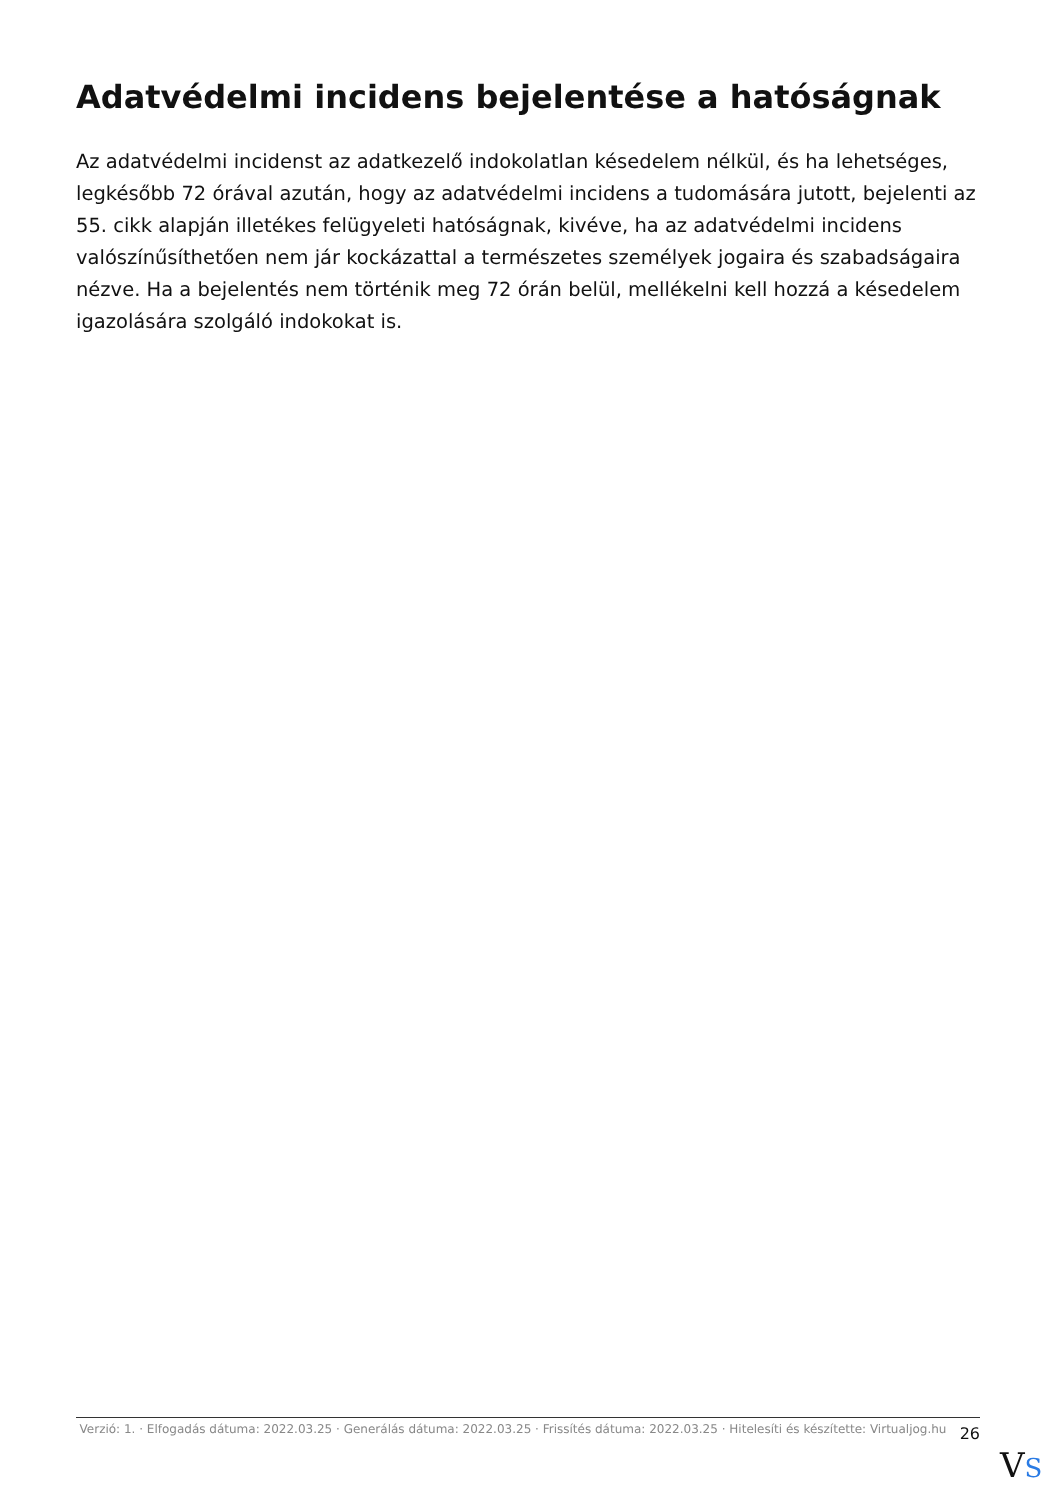Adatvédelmi incidens bejelentése a hatóságnak
Az adatvédelmi incidenst az adatkezelő indokolatlan késedelem nélkül, és ha lehetséges, legkésőbb 72 órával azután, hogy az adatvédelmi incidens a tudomására jutott, bejelenti az 55. cikk alapján illetékes felügyeleti hatóságnak, kivéve, ha az adatvédelmi incidens valószínűsíthetően nem jár kockázattal a természetes személyek jogaira és szabadságaira nézve. Ha a bejelentés nem történik meg 72 órán belül, mellékelni kell hozzá a késedelem igazolására szolgáló indokokat is.
Verzió: 1. · Elfogadás dátuma: 2022.03.25 · Generálás dátuma: 2022.03.25 · Frissítés dátuma: 2022.03.25 · Hitelesíti és készítette: Virtualjog.hu
26
VS